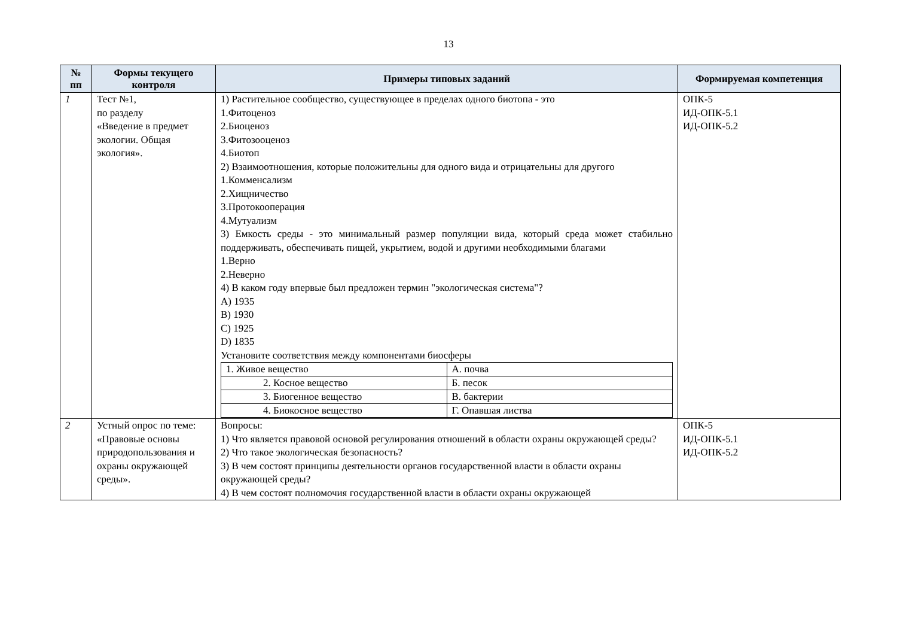13
| № пп | Формы текущего контроля | Примеры типовых заданий | Формируемая компетенция |
| --- | --- | --- | --- |
| 1 | Тест №1, по разделу «Введение в предмет экологии. Общая экология». | 1) Растительное сообщество, существующее в пределах одного биотопа - это 1.Фитоценоз 2.Биоценоз 3.Фитозооценоз 4.Биотоп 2) Взаимоотношения, которые положительны для одного вида и отрицательны для другого 1.Комменсализм 2.Хищничество 3.Протокооперация 4.Мутуализм 3) Емкость среды - это минимальный размер популяции вида, который среда может стабильно поддерживать, обеспечивать пищей, укрытием, водой и другими необходимыми благами 1.Верно 2.Неверно 4) В каком году впервые был предложен термин "экологическая система"? A) 1935 B) 1930 C) 1925 D) 1835 Установите соответствия между компонентами биосферы / 1. Живое вещество / А. почва / / 2. Косное вещество / Б. песок / / 3. Биогенное вещество / В. бактерии / / 4. Биокосное вещество / Г. Опавшая листва / | ОПК-5 ИД-ОПК-5.1 ИД-ОПК-5.2 |
| 2 | Устный опрос по теме: «Правовые основы природопользования и охраны окружающей среды». | Вопросы: 1) Что является правовой основой регулирования отношений в области охраны окружающей среды? 2) Что такое экологическая безопасность? 3) В чем состоят принципы деятельности органов государственной власти в области охраны окружающей среды? 4) В чем состоят полномочия государственной власти в области охраны окружающей | ОПК-5 ИД-ОПК-5.1 ИД-ОПК-5.2 |